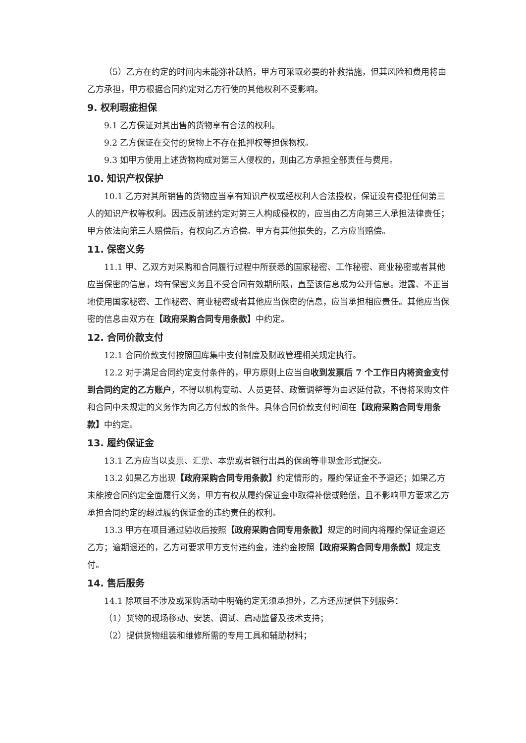（5）乙方在约定的时间内未能弥补缺陷，甲方可采取必要的补救措施，但其风险和费用将由乙方承担，甲方根据合同约定对乙方行使的其他权利不受影响。
9. 权利瑕疵担保
9.1 乙方保证对其出售的货物享有合法的权利。
9.2 乙方保证在交付的货物上不存在抵押权等担保物权。
9.3 如甲方使用上述货物构成对第三人侵权的，则由乙方承担全部责任与费用。
10. 知识产权保护
10.1 乙方对其所销售的货物应当享有知识产权或经权利人合法授权，保证没有侵犯任何第三人的知识产权等权利。因违反前述约定对第三人构成侵权的，应当由乙方向第三人承担法律责任；甲方依法向第三人赔偿后，有权向乙方追偿。甲方有其他损失的，乙方应当赔偿。
11. 保密义务
11.1 甲、乙双方对采购和合同履行过程中所获悉的国家秘密、工作秘密、商业秘密或者其他应当保密的信息，均有保密义务且不受合同有效期所限，直至该信息成为公开信息。泄露、不正当地使用国家秘密、工作秘密、商业秘密或者其他应当保密的信息，应当承担相应责任。其他应当保密的信息由双方在【政府采购合同专用条款】中约定。
12. 合同价款支付
12.1 合同价款支付按照国库集中支付制度及财政管理相关规定执行。
12.2 对于满足合同约定支付条件的，甲方原则上应当自收到发票后 7 个工作日内将资金支付到合同约定的乙方账户，不得以机构变动、人员更替、政策调整等为由迟延付款，不得将采购文件和合同中未规定的义务作为向乙方付款的条件。具体合同价款支付时间在【政府采购合同专用条款】中约定。
13. 履约保证金
13.1 乙方应当以支票、汇票、本票或者银行出具的保函等非现金形式提交。
13.2 如果乙方出现【政府采购合同专用条款】约定情形的，履约保证金不予退还；如果乙方未能按合同约定全面履行义务，甲方有权从履约保证金中取得补偿或赔偿，且不影响甲方要求乙方承担合同约定的超过履约保证金的违约责任的权利。
13.3 甲方在项目通过验收后按照【政府采购合同专用条款】规定的时间内将履约保证金退还乙方；逾期退还的，乙方可要求甲方支付违约金，违约金按照【政府采购合同专用条款】规定支付。
14. 售后服务
14.1 除项目不涉及或采购活动中明确约定无须承担外，乙方还应提供下列服务：
（1）货物的现场移动、安装、调试、启动监督及技术支持；
（2）提供货物组装和维修所需的专用工具和辅助材料；